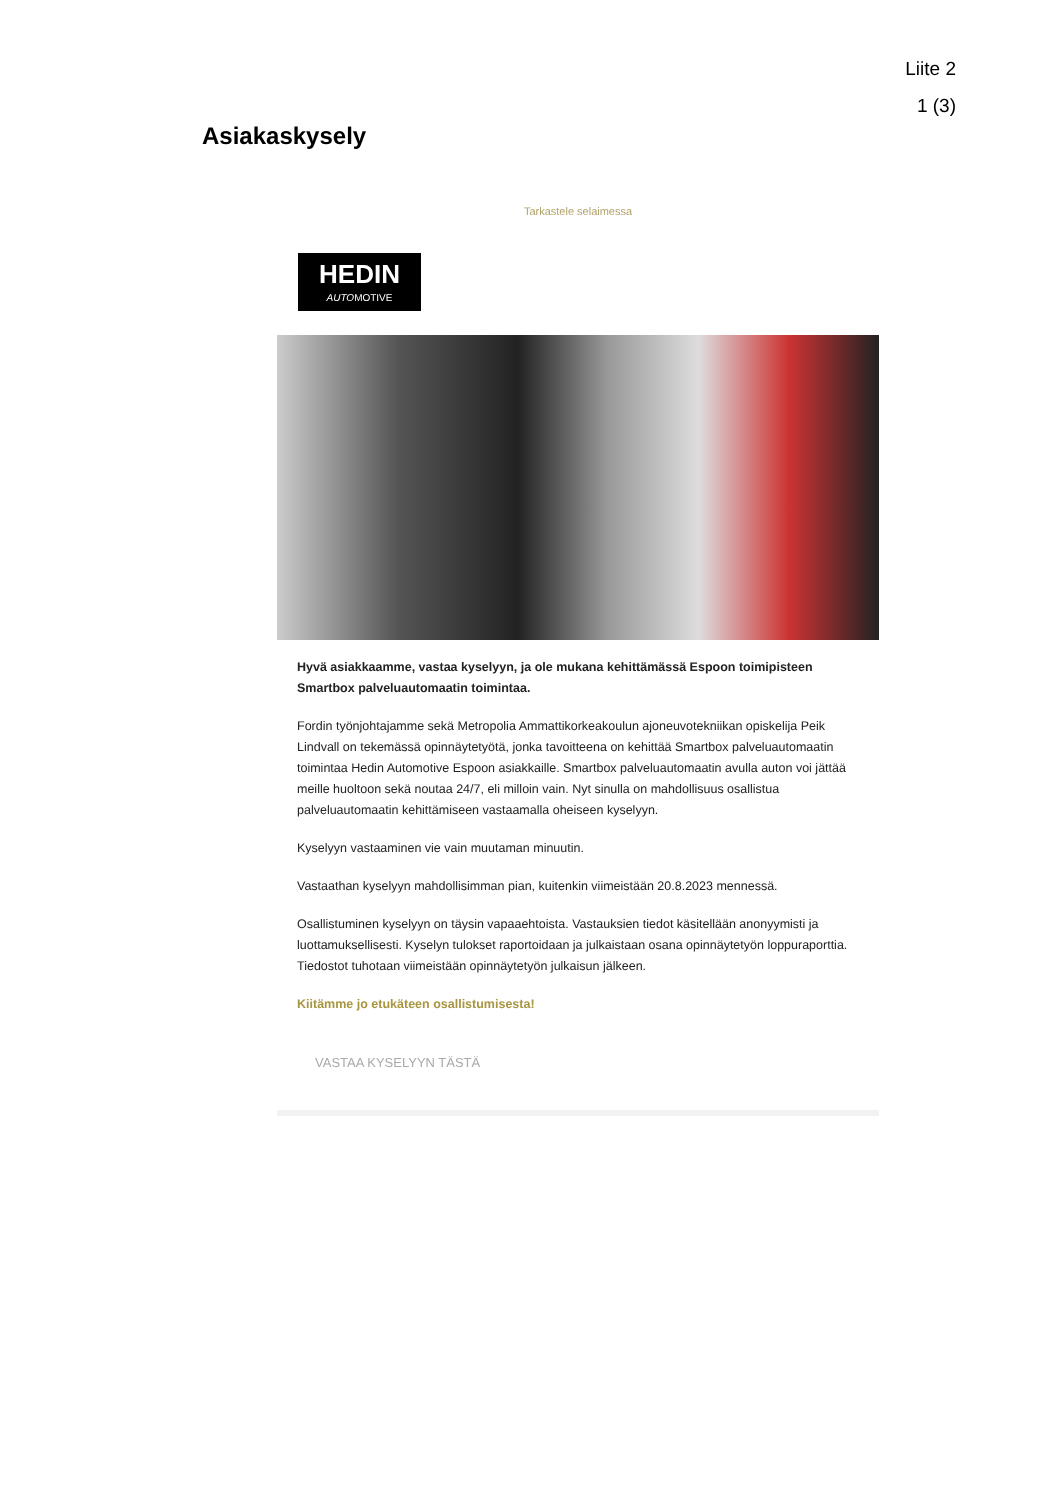Liite 2
1 (3)
Asiakaskysely
Tarkastele selaimessa
HEDIN
AUTOMOTIVE
Hyvä asiakkaamme, vastaa kyselyyn, ja ole mukana kehittämässä Espoon toimipisteen Smartbox palveluautomaatin toimintaa.
Fordin työnjohtajamme sekä Metropolia Ammattikorkeakoulun ajoneuvotekniikan opiskelija Peik Lindvall on tekemässä opinnäytetyötä, jonka tavoitteena on kehittää Smartbox palveluautomaatin toimintaa Hedin Automotive Espoon asiakkaille. Smartbox palveluautomaatin avulla auton voi jättää meille huoltoon sekä noutaa 24/7, eli milloin vain. Nyt sinulla on mahdollisuus osallistua palveluautomaatin kehittämiseen vastaamalla oheiseen kyselyyn.
Kyselyyn vastaaminen vie vain muutaman minuutin.
Vastaathan kyselyyn mahdollisimman pian, kuitenkin viimeistään 20.8.2023 mennessä.
Osallistuminen kyselyyn on täysin vapaaehtoista. Vastauksien tiedot käsitellään anonyymisti ja luottamuksellisesti. Kyselyn tulokset raportoidaan ja julkaistaan osana opinnäytetyön loppuraporttia. Tiedostot tuhotaan viimeistään opinnäytetyön julkaisun jälkeen.
Kiitämme jo etukäteen osallistumisesta!
VASTAA KYSELYYN TÄSTÄ